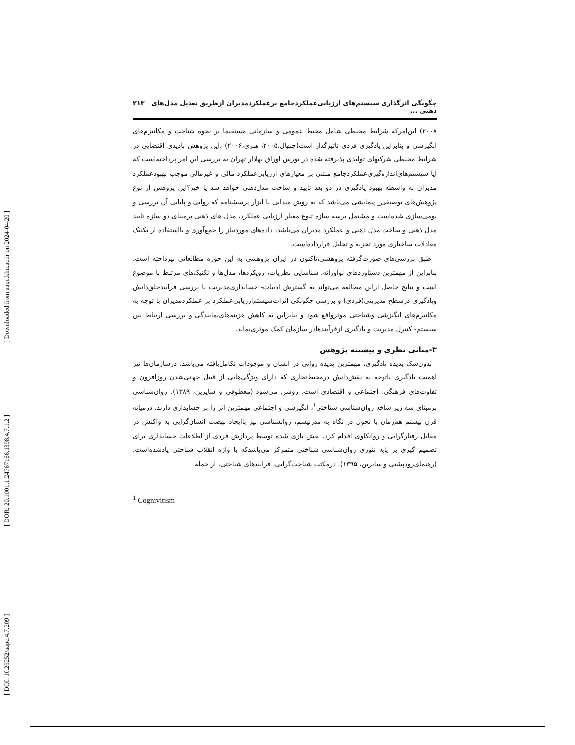[ Downloaded from aapc.khu.ac.ir on 2024-04-20 ]
[ DOR: 20.1001.1.24767166.1398.4.7.1.2 ]
[ DOI: 10.29252/aapc.4.7.209 ]
چگونگی اثرگذاری سیستم‌های ارزیابی‌عملکردجامع برعملکردمدیران ازطریق تعدیل مدل‌های ذهنی ... ۲۱۳
۲۰۰۸) این‌امرکه شرایط محیطی شامل محیط عمومی و سازمانی مستقیما بر نحوه شناخت و مکانیزم‌های انگیزشی و بنابراین یادگیری فردی تاثیرگذار است(چنهال،۲۰۰۵، هنری،۲۰۰۶) ،این پژوهش بادیدی اقتضایی در شرایط محیطی شرکتهای تولیدی پذیرفته شده در بورس اوراق بهادار تهران به بررسی این امر پرداخته‌است که آیا سیستم‌های‌اندازه‌گیری‌عملکردجامع مبتنی بر معیارهای ارزیابی‌عملکرد مالی و غیرمالی موجب بهبودعملکرد مدیران به واسطه بهبود یادگیری در دو بعد تایید و ساخت مدل‌ذهنی خواهد شد یا خیر؟این پژوهش از نوع پژوهش‌های توصیفی_ پیمایشی می‌باشد که به روش میدانی با ابزار پرسشنامه که روایی و پایایی آن بررسی و بومی‌سازی شده‌است و مشتمل برسه سازه تنوع معیار ارزیابی عملکرد، مدل های ذهنی برمبنای دو سازه تایید مدل ذهنی و ساخت مدل ذهنی و عملکرد مدیران می‌باشد، داده‌های موردنیاز را جمع‌آوری و بااستفاده از تکنیک معادلات ساختاری مورد تجزیه و تحلیل قرارداده‌است.
طبق بررسی‌های صورت‌گرفته پژوهشی،تاکنون در ایران پژوهشی به این حوزه مطالعاتی نپرداخته است، بنابراین از مهمترین دستاوردهای نوآورانه، شناسایی نظریات، رویکردها، مدل‌ها و تکنیک‌های مرتبط با موضوع است و نتایج حاصل ازاین مطالعه می‌تواند به گسترش ادبیات- حسابداری‌مدیریت با بررسی فرایندخلق‌دانش ویادگیری درسطح مدیریتی(فردی) و بررسی چگونگی اثرات‌سیستم‌ارزیابی‌عملکرد بر عملکردمدیران با توجه به مکانیزم‌های انگیزشی وشناختی موثرواقع شود و بنابراین به کاهش هزینه‌های‌نمایندگی و بررسی ارتباط بین سیستم- کنترل مدیریت و یادگیری ازفرآیندهادر سازمان کمک موثری‌نماید.
۳-مبانی نظری و پیشینه پژوهش
بدون‌شک پدیده یادگیری، مهمترین پدیده روانی در انسان و موجودات تکامل‌یافته می‌باشد، درسازمان‌ها نیز اهمیت یادگیری باتوجه به نقش‌دانش درمحیط‌تجاری که دارای ویژگی‌هایی از قبیل جهانی‌شدن روزافزون و تفاوت‌های فرهنگی، اجتماعی و اقتصادی است، روشن می‌شود (معطوفی و سایرین، ۱۳۸۹). روان‌شناسی برمبنای سه زیر شاخه روان‌شناسی شناختی<sup>۱</sup>، انگیزشی و اجتماعی مهمترین اثر را بر حسابداری دارند. درمیانه قرن بیستم هم‌زمان با تحول در نگاه به مدرنیسم، روانشناسی نیز باایجاد نهضت انسان‌گرایی به واکنش در مقابل رفتارگرایی و روانکاوی اقدام کرد. نقش بازی شده توسط پردازش فردی از اطلاعات حسابداری برای تصمیم گیری بر پایه تئوری روان‌شناسی شناختی متمرکز می‌باشدکه با واژه انقلاب شناختی یادشده‌است. (رهنمای‌رودپشتی و سایرین، ۱۳۹۵). درمکتب شناخت‌گرایی، فرایندهای شناختی، از جمله
<sup>1</sup> Cognivitism